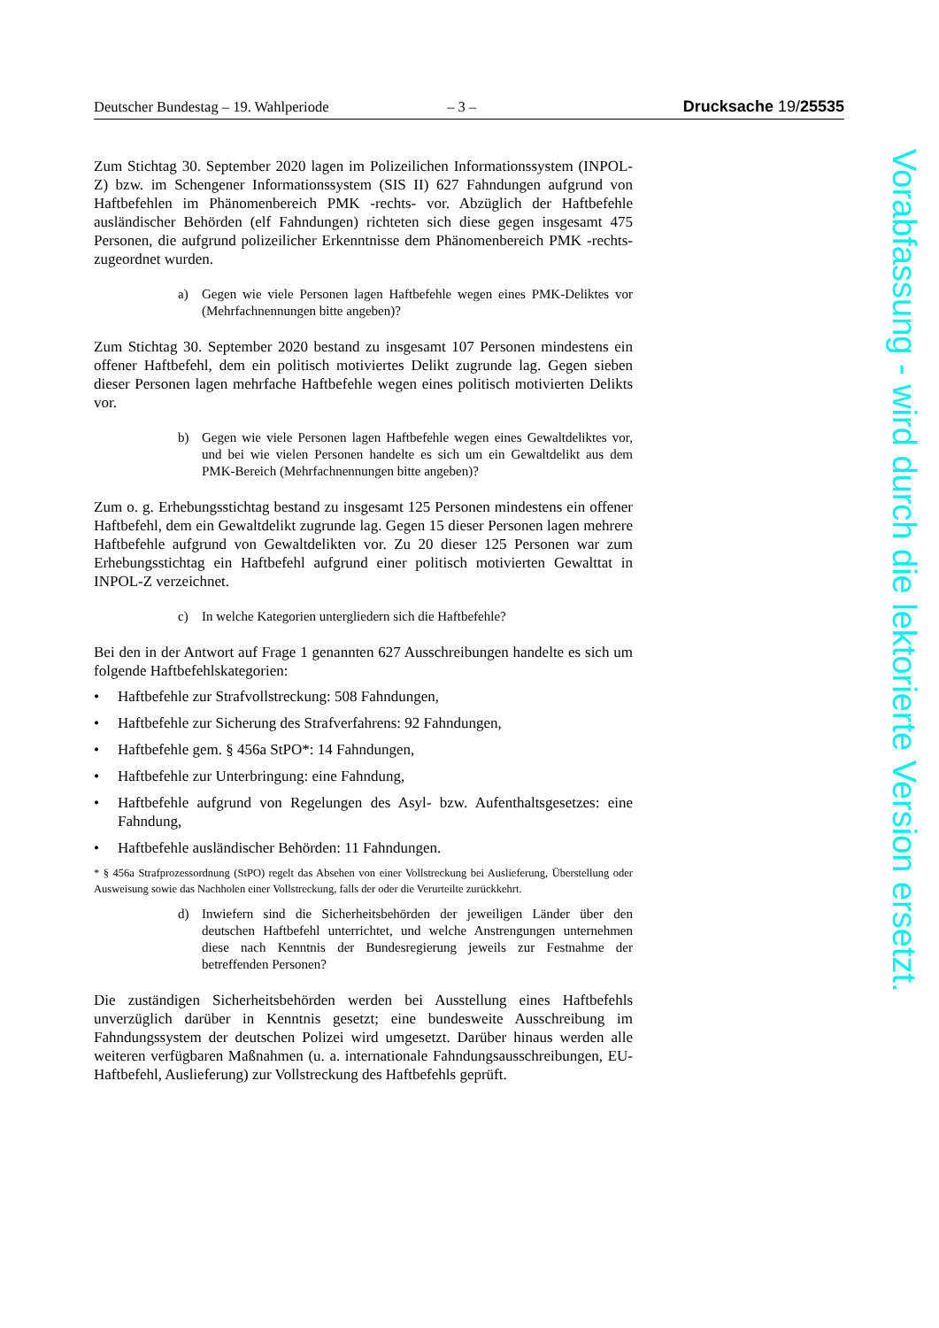Deutscher Bundestag – 19. Wahlperiode – 3 – Drucksache 19/25535
Zum Stichtag 30. September 2020 lagen im Polizeilichen Informationssystem (INPOL-Z) bzw. im Schengener Informationssystem (SIS II) 627 Fahndungen aufgrund von Haftbefehlen im Phänomenbereich PMK -rechts- vor. Abzüglich der Haftbefehle ausländischer Behörden (elf Fahndungen) richteten sich diese gegen insgesamt 475 Personen, die aufgrund polizeilicher Erkenntnisse dem Phänomenbereich PMK -rechts- zugeordnet wurden.
a) Gegen wie viele Personen lagen Haftbefehle wegen eines PMK-Delik­tes vor (Mehrfachnennungen bitte angeben)?
Zum Stichtag 30. September 2020 bestand zu insgesamt 107 Personen mindes­tens ein offener Haftbefehl, dem ein politisch motiviertes Delikt zugrunde lag. Gegen sieben dieser Personen lagen mehrfache Haftbefehle wegen eines poli­tisch motivierten Delikts vor.
b) Gegen wie viele Personen lagen Haftbefehle wegen eines Gewaltdelik­tes vor, und bei wie vielen Personen handelte es sich um ein Gewaltde­likt aus dem PMK-Bereich (Mehrfachnennungen bitte angeben)?
Zum o. g. Erhebungsstichtag bestand zu insgesamt 125 Personen mindestens ein offener Haftbefehl, dem ein Gewaltdelikt zugrunde lag. Gegen 15 dieser Personen lagen mehrere Haftbefehle aufgrund von Gewaltdelikten vor. Zu 20 dieser 125 Personen war zum Erhebungsstichtag ein Haftbefehl aufgrund einer politisch motivierten Gewalttat in INPOL-Z verzeichnet.
c) In welche Kategorien untergliedern sich die Haftbefehle?
Bei den in der Antwort auf Frage 1 genannten 627 Ausschreibungen handelte es sich um folgende Haftbefehlskategorien:
• Haftbefehle zur Strafvollstreckung: 508 Fahndungen,
• Haftbefehle zur Sicherung des Strafverfahrens: 92 Fahndungen,
• Haftbefehle gem. § 456a StPO*: 14 Fahndungen,
• Haftbefehle zur Unterbringung: eine Fahndung,
• Haftbefehle aufgrund von Regelungen des Asyl- bzw. Aufenthaltsgesetzes: eine Fahndung,
• Haftbefehle ausländischer Behörden: 11 Fahndungen.
* § 456a Strafprozessordnung (StPO) regelt das Absehen von einer Vollstreckung bei Auslieferung, Überstellung oder Ausweisung sowie das Nachholen einer Vollstreckung, falls der oder die Verur­teilte zurückkehrt.
d) Inwiefern sind die Sicherheitsbehörden der jeweiligen Länder über den deutschen Haftbefehl unterrichtet, und welche Anstrengungen un­ternehmen diese nach Kenntnis der Bundesregierung jeweils zur Fest­nahme der betreffenden Personen?
Die zuständigen Sicherheitsbehörden werden bei Ausstellung eines Haftbefehls unverzüglich darüber in Kenntnis gesetzt; eine bundesweite Ausschreibung im Fahndungssystem der deutschen Polizei wird umgesetzt. Darüber hinaus wer­den alle weiteren verfügbaren Maßnahmen (u. a. internationale Fahndungsaus­schreibungen, EU-Haftbefehl, Auslieferung) zur Vollstreckung des Haftbefehls geprüft.
Vorabfassung - wird durch die lektorierte Version ersetzt.